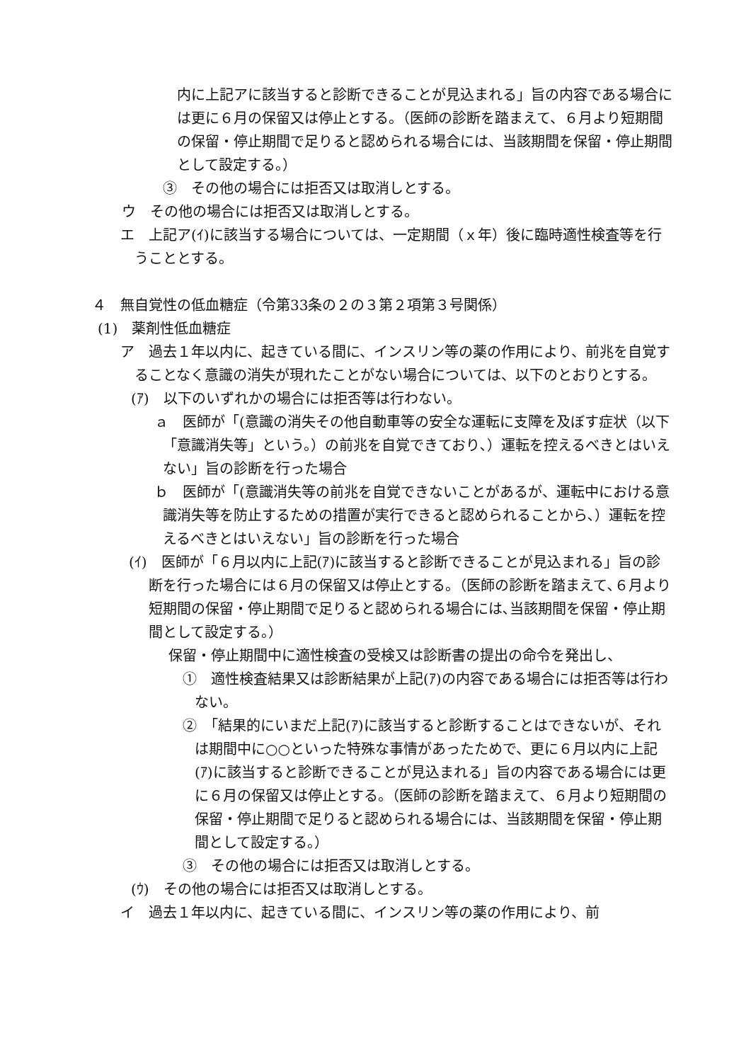内に上記アに該当すると診断できることが見込まれる」旨の内容である場合には更に６月の保留又は停止とする。（医師の診断を踏まえて、６月より短期間の保留・停止期間で足りると認められる場合には、当該期間を保留・停止期間として設定する。）
③　その他の場合には拒否又は取消しとする。
ウ　その他の場合には拒否又は取消しとする。
エ　上記ア(ｲ)に該当する場合については、一定期間（ｘ年）後に臨時適性検査等を行うこととする。
４　無自覚性の低血糖症（令第33条の２の３第２項第３号関係）
(1)　薬剤性低血糖症
ア　過去１年以内に、起きている間に、インスリン等の薬の作用により、前兆を自覚することなく意識の消失が現れたことがない場合については、以下のとおりとする。
(ｱ)　以下のいずれかの場合には拒否等は行わない。
ａ　医師が「(意識の消失その他自動車等の安全な運転に支障を及ぼす症状（以下「意識消失等」という。）の前兆を自覚できており､）運転を控えるべきとはいえない」旨の診断を行った場合
ｂ　医師が「(意識消失等の前兆を自覚できないことがあるが、運転中における意識消失等を防止するための措置が実行できると認められることから､）運転を控えるべきとはいえない」旨の診断を行った場合
(ｲ)　医師が「６月以内に上記(ｱ)に該当すると診断できることが見込まれる」旨の診断を行った場合には６月の保留又は停止とする。（医師の診断を踏まえて､６月より短期間の保留・停止期間で足りると認められる場合には､当該期間を保留・停止期間として設定する。）
保留・停止期間中に適性検査の受検又は診断書の提出の命令を発出し、
①　適性検査結果又は診断結果が上記(ｱ)の内容である場合には拒否等は行わない。
②　「結果的にいまだ上記(ｱ)に該当すると診断することはできないが、それは期間中に○○といった特殊な事情があったためで、更に６月以内に上記(ｱ)に該当すると診断できることが見込まれる」旨の内容である場合には更に６月の保留又は停止とする。（医師の診断を踏まえて、６月より短期間の保留・停止期間で足りると認められる場合には、当該期間を保留・停止期間として設定する。）
③　その他の場合には拒否又は取消しとする。
(ｳ)　その他の場合には拒否又は取消しとする。
イ　過去１年以内に、起きている間に、インスリン等の薬の作用により、前